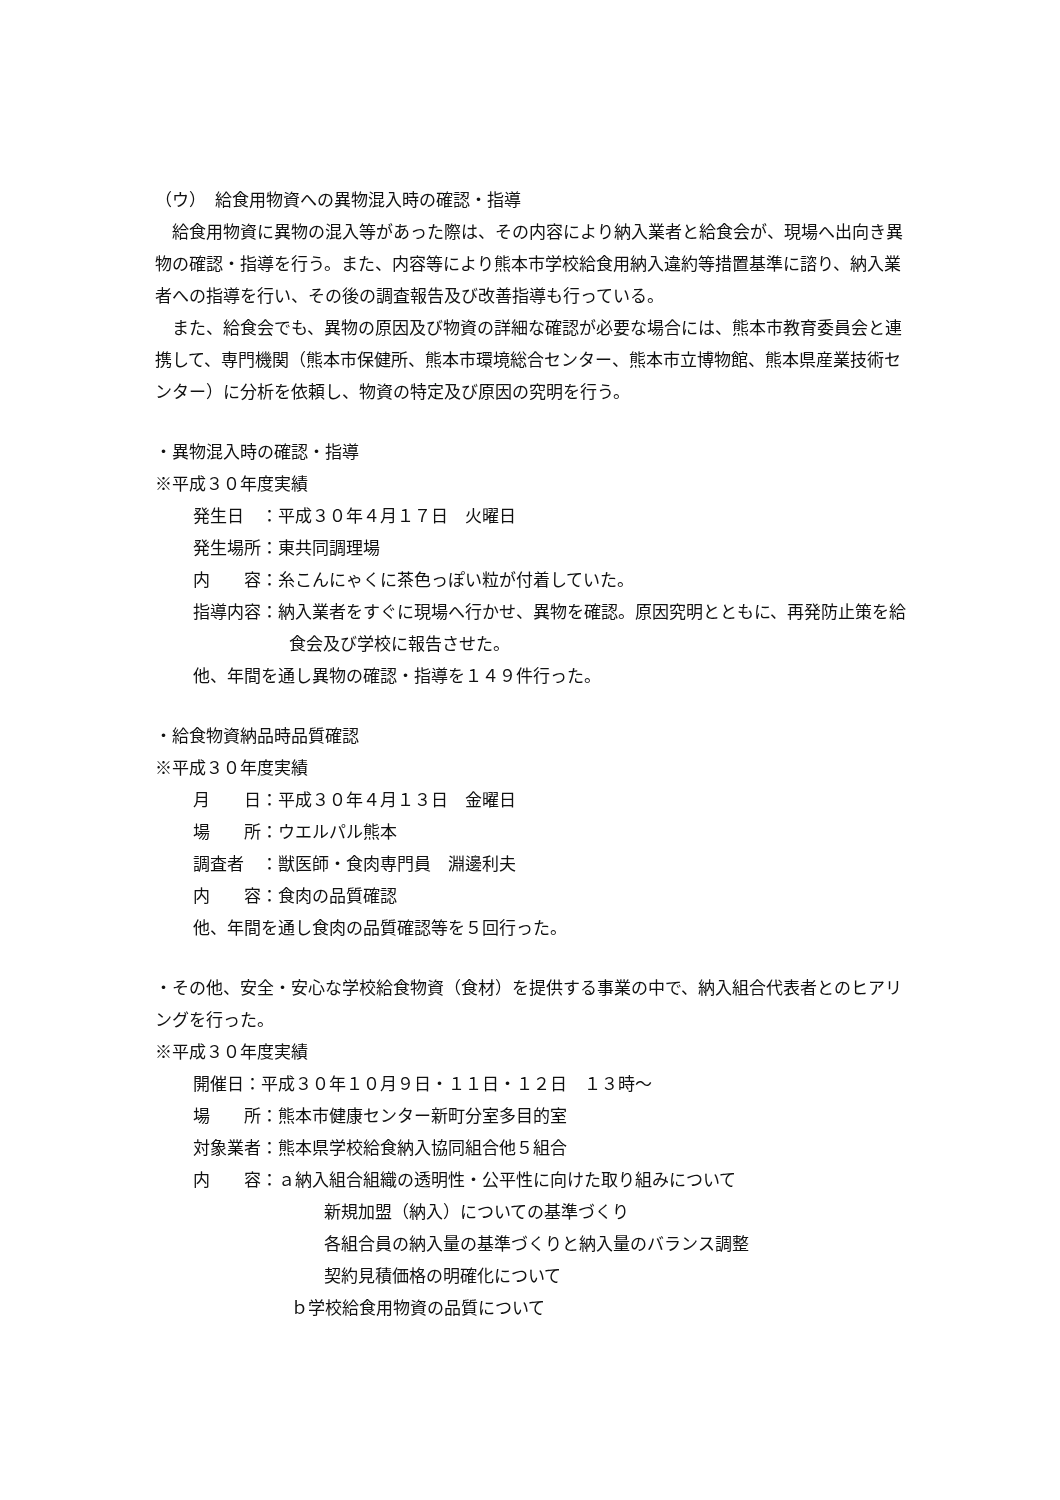（ウ）　給食用物資への異物混入時の確認・指導
給食用物資に異物の混入等があった際は、その内容により納入業者と給食会が、現場へ出向き異物の確認・指導を行う。また、内容等により熊本市学校給食用納入違約等措置基準に諮り、納入業者への指導を行い、その後の調査報告及び改善指導も行っている。
また、給食会でも、異物の原因及び物資の詳細な確認が必要な場合には、熊本市教育委員会と連携して、専門機関（熊本市保健所、熊本市環境総合センター、熊本市立博物館、熊本県産業技術センター）に分析を依頼し、物資の特定及び原因の究明を行う。
・異物混入時の確認・指導
※平成３０年度実績
発生日　：平成３０年４月１７日　火曜日
発生場所：東共同調理場
内　　容：糸こんにゃくに茶色っぽい粒が付着していた。
指導内容：納入業者をすぐに現場へ行かせ、異物を確認。原因究明とともに、再発防止策を給食会及び学校に報告させた。
他、年間を通し異物の確認・指導を１４９件行った。
・給食物資納品時品質確認
※平成３０年度実績
月　　日：平成３０年４月１３日　金曜日
場　　所：ウエルパル熊本
調査者　：獣医師・食肉専門員　淵邊利夫
内　　容：食肉の品質確認
他、年間を通し食肉の品質確認等を５回行った。
・その他、安全・安心な学校給食物資（食材）を提供する事業の中で、納入組合代表者とのヒアリングを行った。
※平成３０年度実績
開催日：平成３０年１０月９日・１１日・１２日　１３時～
場　　所：熊本市健康センター新町分室多目的室
対象業者：熊本県学校給食納入協同組合他５組合
内　　容：ａ納入組合組織の透明性・公平性に向けた取り組みについて
新規加盟（納入）についての基準づくり
各組合員の納入量の基準づくりと納入量のバランス調整
契約見積価格の明確化について
ｂ学校給食用物資の品質について